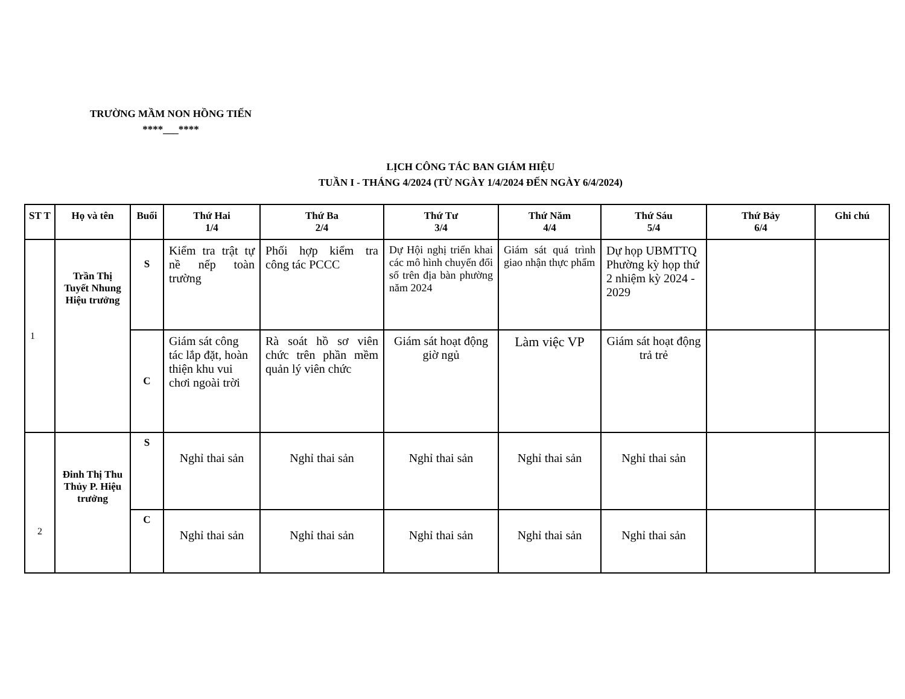TRƯỜNG MẦM NON HỒNG TIẾN
****___****
LỊCH CÔNG TÁC BAN GIÁM HIỆU
TUẦN I - THÁNG 4/2024 (TỪ NGÀY 1/4/2024 ĐẾN NGÀY 6/4/2024)
| ST T | Họ và tên | Buổi | Thứ Hai 1/4 | Thứ Ba 2/4 | Thứ Tư 3/4 | Thứ Năm 4/4 | Thứ Sáu 5/4 | Thứ Bảy 6/4 | Ghi chú |
| --- | --- | --- | --- | --- | --- | --- | --- | --- | --- |
| 1 | Trần Thị Tuyết Nhung Hiệu trưởng | S | Kiểm tra trật tự nề nếp toàn trường | Phối hợp kiểm tra công tác PCCC | Dự Hội nghị triển khai các mô hình chuyển đổi số trên địa bàn phường năm 2024 | Giám sát quá trình giao nhận thực phẩm | Dự họp UBMTTQ Phường kỳ họp thứ 2 nhiệm kỳ 2024 - 2029 | | |
| | | C | Giám sát công tác lắp đặt, hoàn thiện khu vui chơi ngoài trời | Rà soát hồ sơ viên chức trên phần mềm quản lý viên chức | Giám sát hoạt động giờ ngủ | Làm việc VP | Giám sát hoạt động trả trẻ | | |
| 2 | Đinh Thị Thu Thủy P. Hiệu trưởng | S | Nghỉ thai sản | Nghỉ thai sản | Nghỉ thai sản | Nghỉ thai sản | Nghỉ thai sản | | |
| | | C | Nghỉ thai sản | Nghỉ thai sản | Nghỉ thai sản | Nghỉ thai sản | Nghỉ thai sản | | |